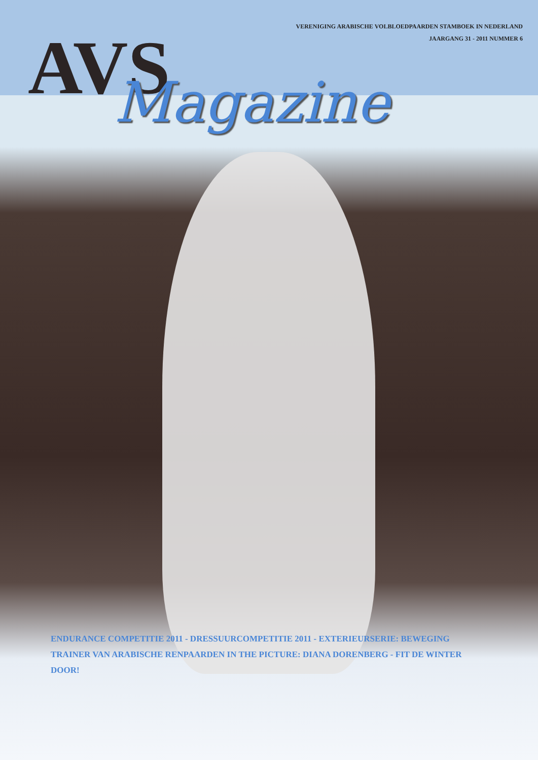VERENIGING ARABISCHE VOLBLOEDPAARDEN STAMBOEK IN NEDERLAND
JAARGANG 31 - 2011 NUMMER 6
AVS
Magazine
ENDURANCE COMPETITIE 2011 - DRESSUURCOMPETITIE 2011 - EXTERIEURSERIE: BEWEGING
TRAINER VAN ARABISCHE RENPAARDEN IN THE PICTURE: DIANA DORENBERG - FIT DE WINTER DOOR!